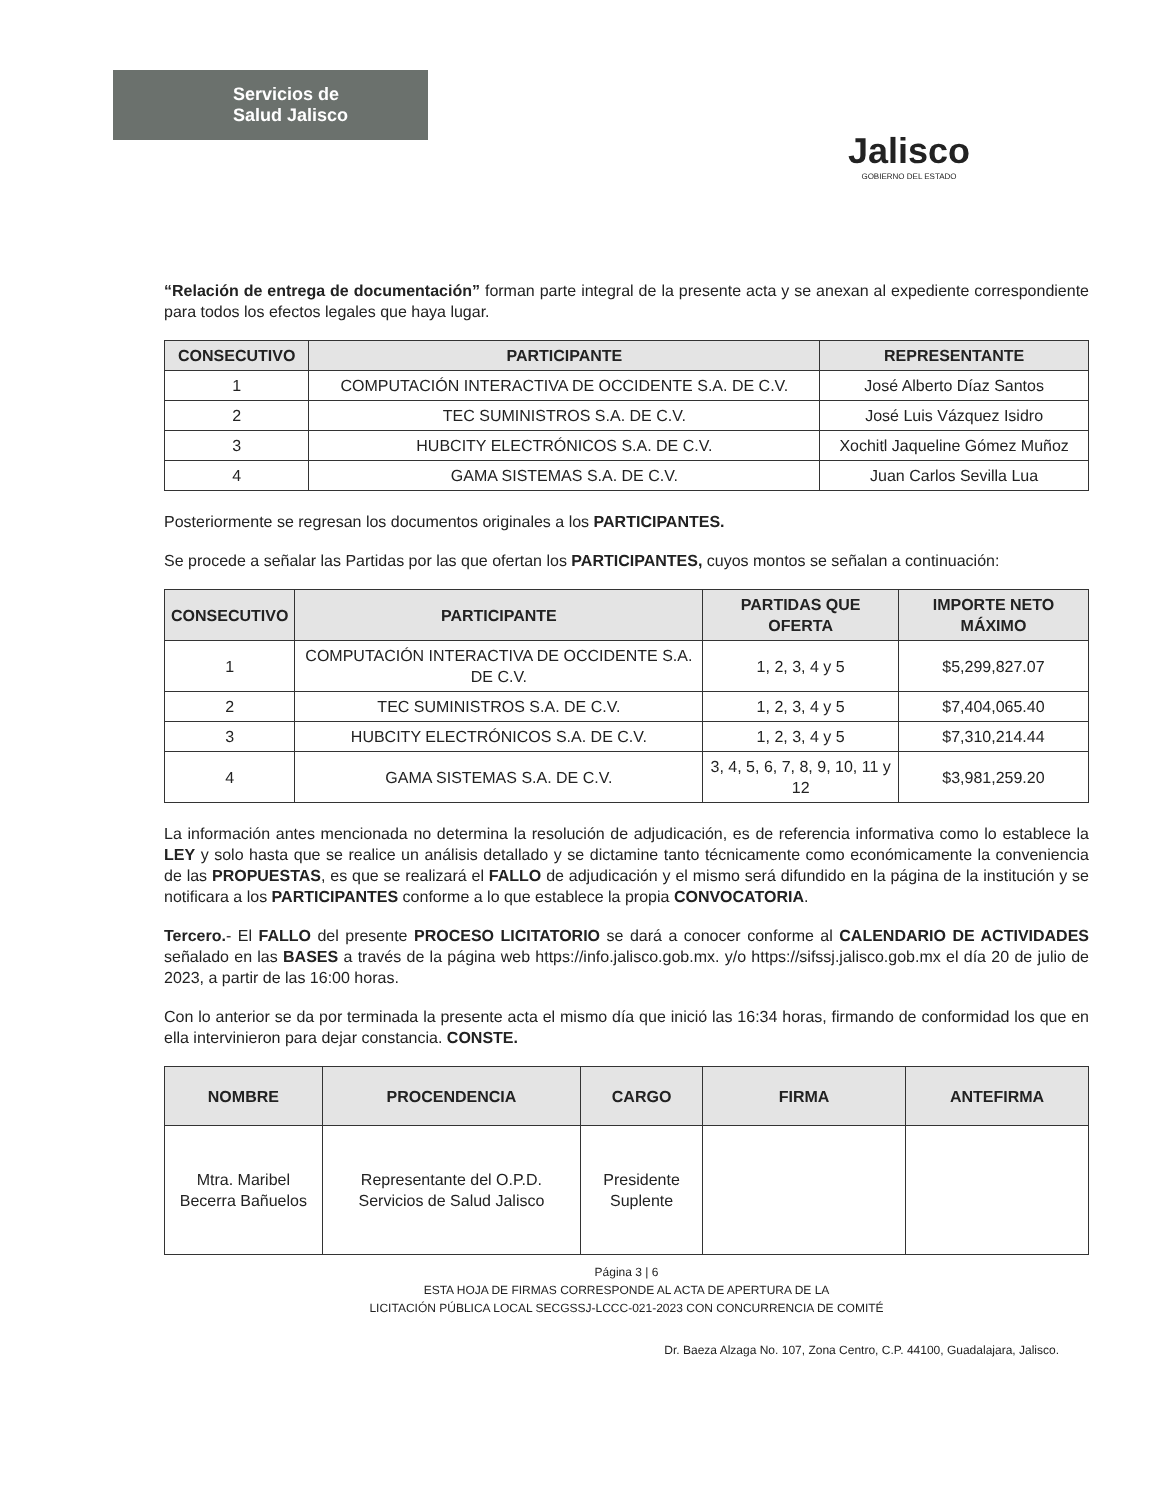Servicios de
Salud Jalisco
Jalisco
GOBIERNO DEL ESTADO
“Relación de entrega de documentación” forman parte integral de la presente acta y se anexan al expediente correspondiente para todos los efectos legales que haya lugar.
| CONSECUTIVO | PARTICIPANTE | REPRESENTANTE |
| --- | --- | --- |
| 1 | COMPUTACIÓN INTERACTIVA DE OCCIDENTE S.A. DE C.V. | José Alberto Díaz Santos |
| 2 | TEC SUMINISTROS S.A. DE C.V. | José Luis Vázquez Isidro |
| 3 | HUBCITY ELECTRÓNICOS S.A. DE C.V. | Xochitl Jaqueline Gómez Muñoz |
| 4 | GAMA SISTEMAS S.A. DE C.V. | Juan Carlos Sevilla Lua |
Posteriormente se regresan los documentos originales a los PARTICIPANTES.
Se procede a señalar las Partidas por las que ofertan los PARTICIPANTES, cuyos montos se señalan a continuación:
| CONSECUTIVO | PARTICIPANTE | PARTIDAS QUE OFERTA | IMPORTE NETO MÁXIMO |
| --- | --- | --- | --- |
| 1 | COMPUTACIÓN INTERACTIVA DE OCCIDENTE S.A. DE C.V. | 1, 2, 3, 4 y 5 | $5,299,827.07 |
| 2 | TEC SUMINISTROS S.A. DE C.V. | 1, 2, 3, 4 y 5 | $7,404,065.40 |
| 3 | HUBCITY ELECTRÓNICOS S.A. DE C.V. | 1, 2, 3, 4 y 5 | $7,310,214.44 |
| 4 | GAMA SISTEMAS S.A. DE C.V. | 3, 4, 5, 6, 7, 8, 9, 10, 11 y 12 | $3,981,259.20 |
La información antes mencionada no determina la resolución de adjudicación, es de referencia informativa como lo establece la LEY y solo hasta que se realice un análisis detallado y se dictamine tanto técnicamente como económicamente la conveniencia de las PROPUESTAS, es que se realizará el FALLO de adjudicación y el mismo será difundido en la página de la institución y se notificara a los PARTICIPANTES conforme a lo que establece la propia CONVOCATORIA.
Tercero.- El FALLO del presente PROCESO LICITATORIO se dará a conocer conforme al CALENDARIO DE ACTIVIDADES señalado en las BASES a través de la página web https://info.jalisco.gob.mx. y/o https://sifssj.jalisco.gob.mx el día 20 de julio de 2023, a partir de las 16:00 horas.
Con lo anterior se da por terminada la presente acta el mismo día que inició las 16:34 horas, firmando de conformidad los que en ella intervinieron para dejar constancia. CONSTE.
| NOMBRE | PROCENDENCIA | CARGO | FIRMA | ANTEFIRMA |
| --- | --- | --- | --- | --- |
| Mtra. Maribel Becerra Bañuelos | Representante del O.P.D. Servicios de Salud Jalisco | Presidente Suplente | | |
Página 3 | 6
ESTA HOJA DE FIRMAS CORRESPONDE AL ACTA DE APERTURA DE LA
LICITACIÓN PÚBLICA LOCAL SECGSSJ-LCCC-021-2023 CON CONCURRENCIA DE COMITÉ
Dr. Baeza Alzaga No. 107, Zona Centro, C.P. 44100, Guadalajara, Jalisco.